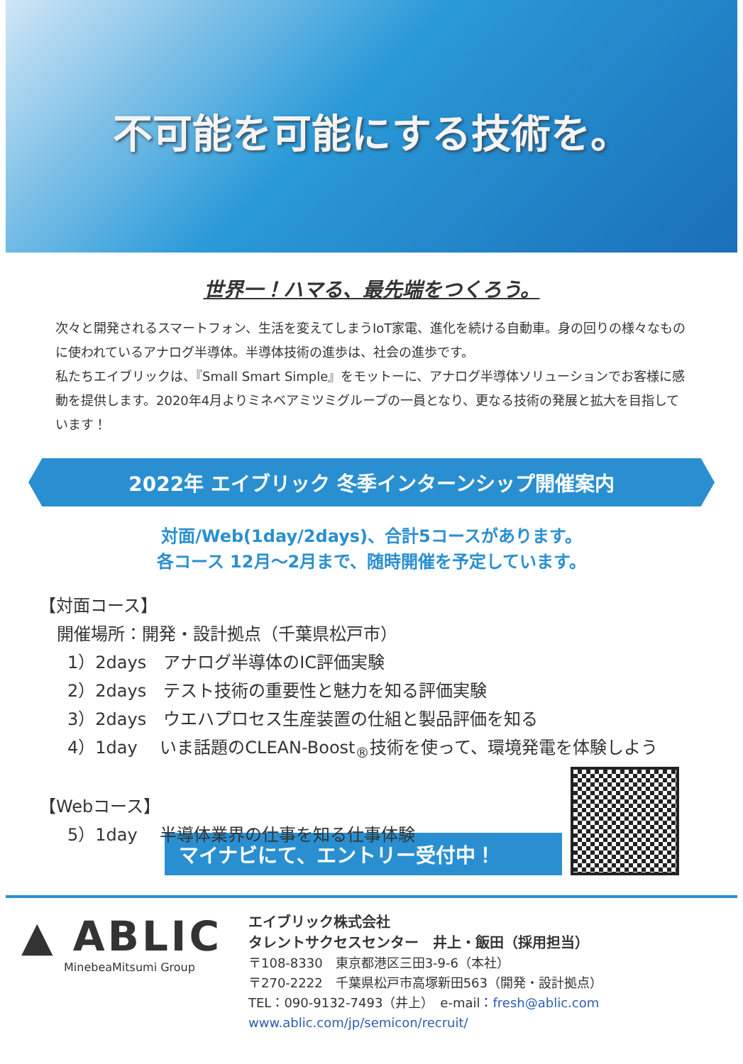不可能を可能にする技術を。
世界一！ハマる、最先端をつくろう。
次々と開発されるスマートフォン、生活を変えてしまうIoT家電、進化を続ける自動車。身の回りの様々なものに使われているアナログ半導体。半導体技術の進歩は、社会の進歩です。
私たちエイブリックは、『Small Smart Simple』をモットーに、アナログ半導体ソリューションでお客様に感動を提供します。2020年4月よりミネベアミツミグループの一員となり、更なる技術の発展と拡大を目指しています！
2022年 エイブリック 冬季インターンシップ開催案内
対面/Web(1day/2days)、合計5コースがあります。
各コース 12月～2月まで、随時開催を予定しています。
【対面コース】
開催場所：開発・設計拠点（千葉県松戸市）
1）2days　アナログ半導体のIC評価実験
2）2days　テスト技術の重要性と魅力を知る評価実験
3）2days　ウエハプロセス生産装置の仕組と製品評価を知る
4）1day　 いま話題のCLEAN-Boost<sub>®</sub>技術を使って、環境発電を体験しよう
【Webコース】
5）1day　 半導体業界の仕事を知る仕事体験
マイナビにて、エントリー受付中！
▲ ABLIC
MinebeaMitsumi Group
エイブリック株式会社
タレントサクセスセンター　井上・飯田（採用担当）
〒108-8330　東京都港区三田3-9-6（本社）
〒270-2222　千葉県松戸市高塚新田563（開発・設計拠点）
TEL：090-9132-7493（井上）　e-mail：fresh@ablic.com
www.ablic.com/jp/semicon/recruit/